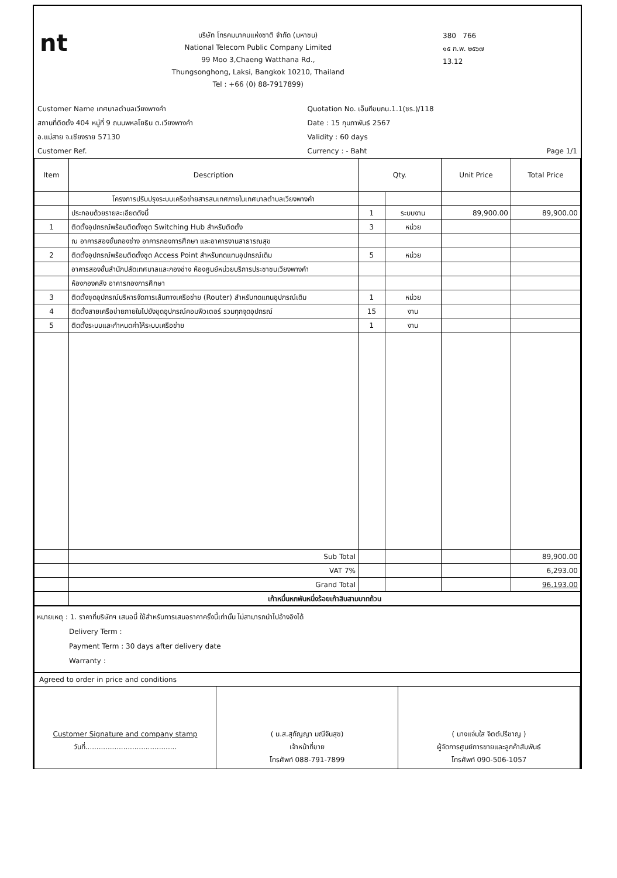nt
บริษัท โทรคมนาคมแห่งชาติ จำกัด (มหาชน)
National Telecom Public Company Limited
99 Moo 3,Chaeng Watthana Rd.,
Thungsonghong, Laksi, Bangkok 10210, Thailand
Tel : +66 (0) 88-7917899)
380 766
๑๕ ก.พ. ๒๕๖๗
13.12
Customer Name เทศบาลตำบลเวียงพางคำ
สถานที่ติดตั้ง 404 หมู่ที่ 9 ถนนพหลโยธิน ต.เวียงพางคำ
อ.แม่สาย จ.เชียงราย 57130
Customer Ref.
Quotation No. เอ็นทีขบภน.1.1(ชร.)/118
Date : 15 กุมภาพันธ์ 2567
Validity : 60 days
Currency : - Baht Page 1/1
| Item | Description | Qty. | | Unit Price | Total Price |
| --- | --- | --- | --- | --- | --- |
| | โครงการปรับปรุงระบบเครือข่ายสารสนเทศภายในเทศบาลตำบลเวียงพางคำ | | | | |
| | ประกอบด้วยรายละเอียดดังนี้ | 1 | ระบบงาน | 89,900.00 | 89,900.00 |
| 1 | ติดตั้งอุปกรณ์พร้อมติดตั้งชุด Switching Hub สำหรับติดตั้ง | 3 | หน่วย | | |
| | ณ อาคารสองชั้นกองช่าง อาคารกองการศึกษา และอาคารงานสาธารณสุข | | | | |
| 2 | ติดตั้งอุปกรณ์พร้อมติดตั้งชุด Access Point สำหรับทดแทนอุปกรณ์เดิม | 5 | หน่วย | | |
| | อาคารสองชั้นสำนักปลัดเทศบาลและกองช่าง ห้องศูนย์หน่วยบริการประชาชนเวียงพางคำ | | | | |
| | ห้องกองคลัง อาคารกองการศึกษา | | | | |
| 3 | ติดตั้งชุดอุปกรณ์บริหารจัดการเส้นทางเครือข่าย (Router) สำหรับทดแทนอุปกรณ์เดิม | 1 | หน่วย | | |
| 4 | ติดตั้งสายเครือข่ายภายในไปยังชุดอุปกรณ์คอมพิวเตอร์ รวมทุกจุดอุปกรณ์ | 15 | งาน | | |
| 5 | ติดตั้งระบบและกำหนดค่าให้ระบบเครือข่าย | 1 | งาน | | |
| | Sub Total | | | | 89,900.00 |
| | VAT 7% | | | | 6,293.00 |
| | Grand Total | | | | 96,193.00 |
| | เก้าหมื่นหกพันหนึ่งร้อยเก้าสิบสามบาทถ้วน | | | | |
หมายเหตุ : 1. ราคาที่บริษัทฯ เสนอนี้ ใช้สำหรับการเสนอราคาครั้งนี้เท่านั้น ไม่สามารถนำไปอ้างอิงได้
Delivery Term :
Payment Term : 30 days after delivery date
Warranty :
Agreed to order in price and conditions
Customer Signature and company stamp
วันที่.........................................
( น.ส.สุกัญญา มณีจันสุข)
เจ้าหน้าที่ขาย
โทรศัพท์ 088-791-7899
( นางแจ่มใส จิตต์ปรีชาญ )
ผู้จัดการศูนย์การขายและลูกค้าสัมพันธ์
โทรศัพท์ 090-506-1057